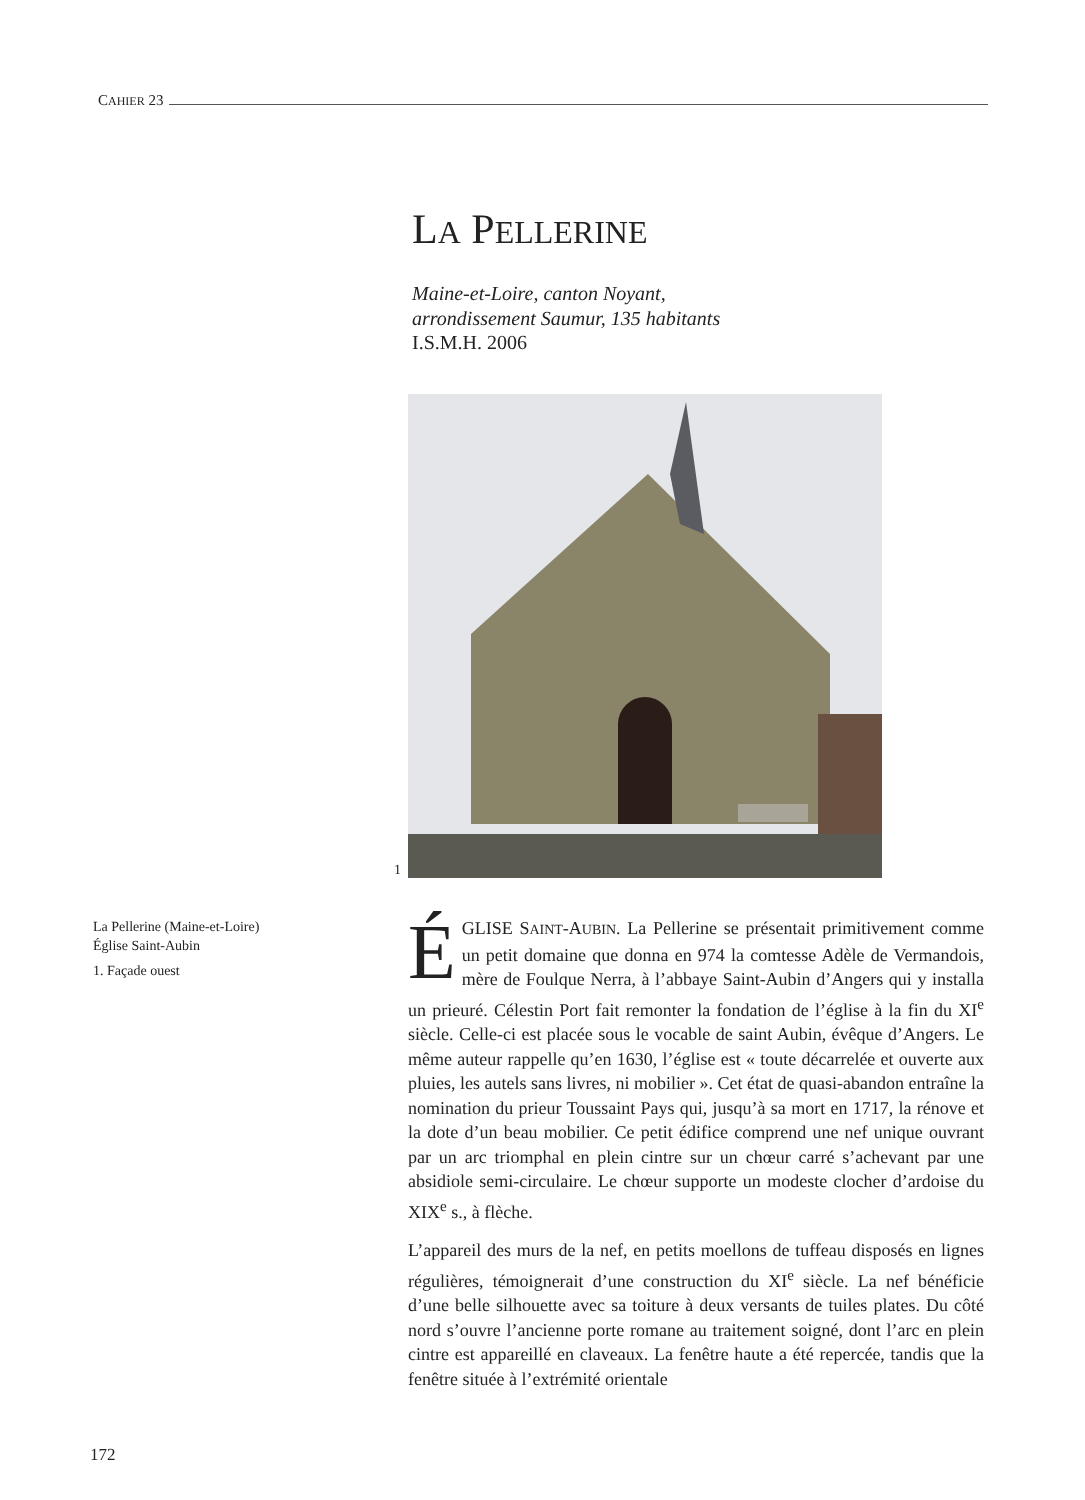CAHIER 23
LA PELLERINE
Maine-et-Loire, canton Noyant,
arrondissement Saumur, 135 habitants
I.S.M.H. 2006
1
ÉGLISE SAINT-AUBIN. La Pellerine se présentait primitivement comme un petit domaine que donna en 974 la comtesse Adèle de Vermandois, mère de Foulque Nerra, à l’abbaye Saint-Aubin d’Angers qui y installa un prieuré. Célestin Port fait remonter la fondation de l’église à la fin du XI<sup>e</sup> siècle. Celle-ci est placée sous le vocable de saint Aubin, évêque d’Angers. Le même auteur rappelle qu’en 1630, l’église est « toute décarrelée et ouverte aux pluies, les autels sans livres, ni mobilier ». Cet état de quasi-abandon entraîne la nomination du prieur Toussaint Pays qui, jusqu’à sa mort en 1717, la rénove et la dote d’un beau mobilier. Ce petit édifice comprend une nef unique ouvrant par un arc triomphal en plein cintre sur un chœur carré s’achevant par une absidiole semi-circulaire. Le chœur supporte un modeste clocher d’ardoise du XIX<sup>e</sup> s., à flèche.
L’appareil des murs de la nef, en petits moellons de tuffeau disposés en lignes régulières, témoignerait d’une construction du XI<sup>e</sup> siècle. La nef bénéficie d’une belle silhouette avec sa toiture à deux versants de tuiles plates. Du côté nord s’ouvre l’ancienne porte romane au traitement soigné, dont l’arc en plein cintre est appareillé en claveaux. La fenêtre haute a été repercée, tandis que la fenêtre située à l’extrémité orientale
La Pellerine (Maine-et-Loire)
Église Saint-Aubin
1. Façade ouest
172